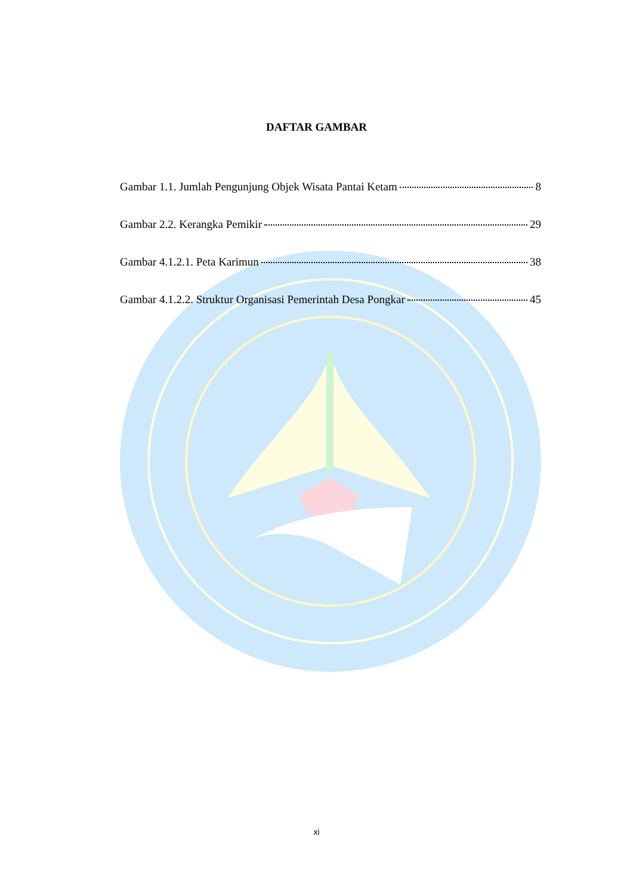DAFTAR GAMBAR
Gambar 1.1. Jumlah Pengunjung Objek Wisata Pantai Ketam 8
Gambar 2.2. Kerangka Pemikir 29
Gambar 4.1.2.1. Peta Karimun 38
Gambar 4.1.2.2. Struktur Organisasi Pemerintah Desa Pongkar 45
xi